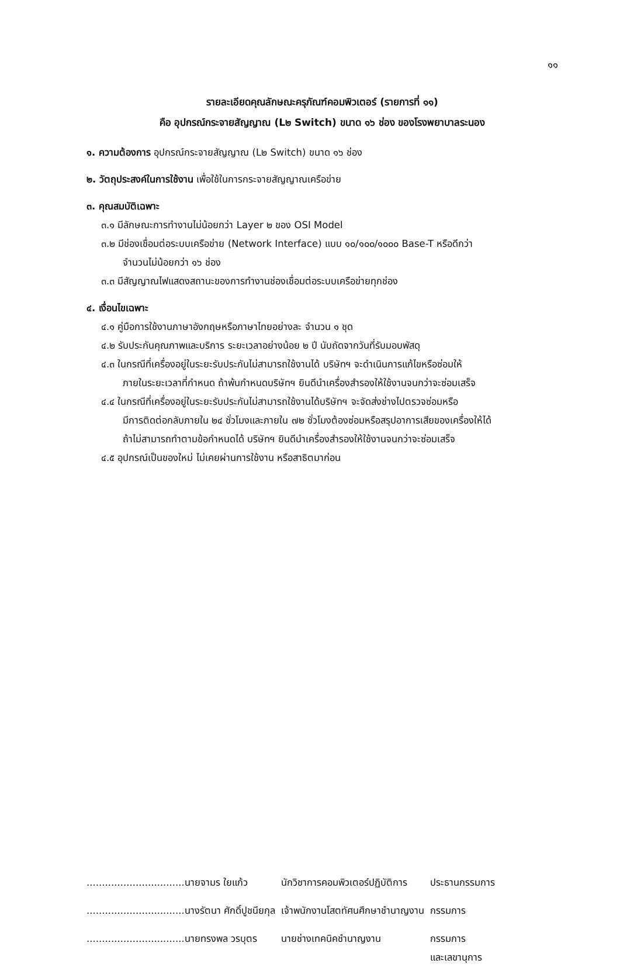๑๑
รายละเอียดคุณลักษณะครุภัณฑ์คอมพิวเตอร์ (รายการที่ ๑๑)
คือ อุปกรณ์กระจายสัญญาณ (L๒ Switch) ขนาด ๑๖ ช่อง ของโรงพยาบาลระนอง
๑. ความต้องการ อุปกรณ์กระจายสัญญาณ (L๒ Switch) ขนาด ๑๖ ช่อง
๒. วัตถุประสงค์ในการใช้งาน เพื่อใช้ในการกระจายสัญญาณเครือข่าย
๓. คุณสมบัติเฉพาะ
๓.๑ มีลักษณะการทำงานไม่น้อยกว่า Layer ๒ ของ OSI Model
๓.๒ มีช่องเชื่อมต่อระบบเครือข่าย (Network Interface) แบบ ๑๐/๑๐๐/๑๐๐๐ Base-T หรือดีกว่า
จำนวนไม่น้อยกว่า ๑๖ ช่อง
๓.๓ มีสัญญาณไฟแสดงสถานะของการทำงานช่องเชื่อมต่อระบบเครือข่ายทุกช่อง
๔. เงื่อนไขเฉพาะ
๔.๑ คู่มือการใช้งานภาษาอังกฤษหรือภาษาไทยอย่างละ จำนวน ๑ ชุด
๔.๒ รับประกันคุณภาพและบริการ ระยะเวลาอย่างน้อย ๒ ปี นับถัดจากวันที่รับมอบพัสดุ
๔.๓ ในกรณีที่เครื่องอยู่ในระยะรับประกันไม่สามารถใช้งานได้ บริษัทฯ จะดำเนินการแก้ไขหรือซ่อมให้
ภายในระยะเวลาที่กำหนด ถ้าพ้นกำหนดบริษัทฯ ยินดีนำเครื่องสำรองให้ใช้งานจนกว่าจะซ่อมเสร็จ
๔.๔ ในกรณีที่เครื่องอยู่ในระยะรับประกันไม่สามารถใช้งานได้บริษัทฯ จะจัดส่งช่างไปตรวจซ่อมหรือ
มีการติดต่อกลับภายใน ๒๔ ชั่วโมงและภายใน ๗๒ ชั่วโมงต้องซ่อมหรือสรุปอาการเสียของเครื่องให้ได้
ถ้าไม่สามารถทำตามข้อกำหนดได้ บริษัทฯ ยินดีนำเครื่องสำรองให้ใช้งานจนกว่าจะซ่อมเสร็จ
๔.๕ อุปกรณ์เป็นของใหม่ ไม่เคยผ่านการใช้งาน หรือสาธิตมาก่อน
| ................................นายจามร ใยแก้ว | นักวิชาการคอมพิวเตอร์ปฏิบัติการ | ประธานกรรมการ |
| ................................นางรัตนา ศักดิ์ปูชนียกุล | เจ้าพนักงานโสตทัศนศึกษาชำนาญงาน | กรรมการ |
| ................................นายทรงพล วรบุตร | นายช่างเทคนิคชำนาญงาน | กรรมการ และเลขานุการ |